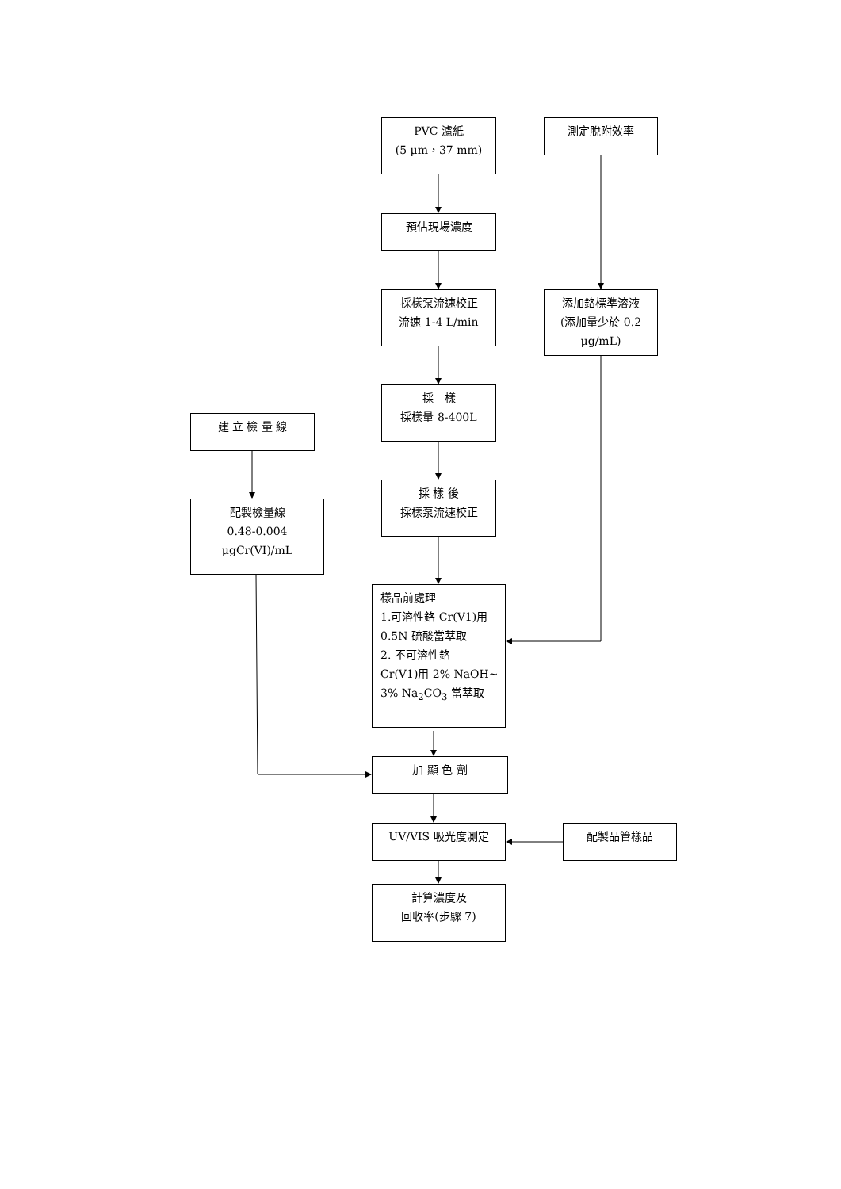PVC 濾紙
(5 μm，37 mm)
測定脫附效率
預估現場濃度
採樣泵流速校正
流速 1-4 L/min
添加鉻標準溶液
(添加量少於 0.2
μg/mL)
採　樣
採樣量 8-400L
建 立 檢 量 線
採 樣 後
採樣泵流速校正
配製檢量線
0.48-0.004
μgCr(VI)/mL
樣品前處理
1.可溶性鉻 Cr(V1)用
0.5N 硫酸當萃取
2. 不可溶性鉻
Cr(V1)用 2% NaOH~
3% Na<sub>2</sub>CO<sub>3</sub> 當萃取
加 顯 色 劑
UV/VIS 吸光度測定 配製品管樣品
計算濃度及
回收率(步驟 7)